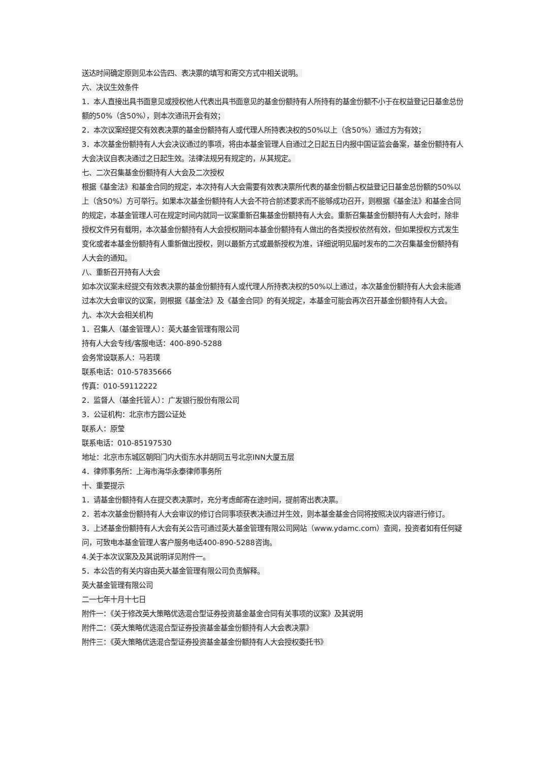送达时间确定原则见本公告四、表决票的填写和寄交方式中相关说明。
六、决议生效条件
1．本人直接出具书面意见或授权他人代表出具书面意见的基金份额持有人所持有的基金份额不小于在权益登记日基金总份额的50%（含50%），则本次通讯开会有效；
2．本次议案经提交有效表决票的基金份额持有人或代理人所持表决权的50%以上（含50%）通过方为有效；
3．本次基金份额持有人大会决议通过的事项，将由本基金管理人自通过之日起五日内报中国证监会备案，基金份额持有人大会决议自表决通过之日起生效。法律法规另有规定的，从其规定。
七、二次召集基金份额持有人大会及二次授权
根据《基金法》和基金合同的规定，本次持有人大会需要有效表决票所代表的基金份额占权益登记日基金总份额的50%以上（含50%）方可举行。如果本次基金份额持有人大会不符合前述要求而不能够成功召开，则根据《基金法》和基金合同的规定，本基金管理人可在规定时间内就同一议案重新召集基金份额持有人大会。重新召集基金份额持有人大会时，除非授权文件另有载明，本次基金份额持有人大会授权期间本基金份额持有人做出的各类授权依然有效，但如果授权方式发生变化或者本基金份额持有人重新做出授权，则以最新方式或最新授权为准，详细说明见届时发布的二次召集基金份额持有人大会的通知。
八、重新召开持有人大会
如本次议案未经提交有效表决票的基金份额持有人或代理人所持表决权的50%以上通过，本次基金份额持有人大会未能通过本次大会审议的议案，则根据《基金法》及《基金合同》的有关规定，本基金可能会再次召开基金份额持有人大会。
九、本次大会相关机构
1．召集人（基金管理人）：英大基金管理有限公司
持有人大会专线/客服电话：400-890-5288
会务常设联系人：马若璞
联系电话：010-57835666
传真：010-59112222
2．监督人（基金托管人）：广发银行股份有限公司
3．公证机构：北京市方圆公证处
联系人：原莹
联系电话：010-85197530
地址：北京市东城区朝阳门内大街东水井胡同五号北京INN大厦五层
4．律师事务所：上海市海华永泰律师事务所
十、重要提示
1．请基金份额持有人在提交表决票时，充分考虑邮寄在途时间，提前寄出表决票。
2．若本次基金份额持有人大会审议的修订合同事项获表决通过并生效，则本基金基金合同将按照决议内容进行修订。
3．上述基金份额持有人大会有关公告可通过英大基金管理有限公司网站（www.ydamc.com）查阅，投资者如有任何疑问，可致电本基金管理人客户服务电话400-890-5288咨询。
4.关于本次议案及及其说明详见附件一。
5．本公告的有关内容由英大基金管理有限公司负责解释。
英大基金管理有限公司
二一七年十月十七日
附件一：《关于修改英大策略优选混合型证券投资基金基金合同有关事项的议案》及其说明
附件二：《英大策略优选混合型证券投资基金基金份额持有人大会表决票》
附件三：《英大策略优选混合型证券投资基金基金份额持有人大会授权委托书》